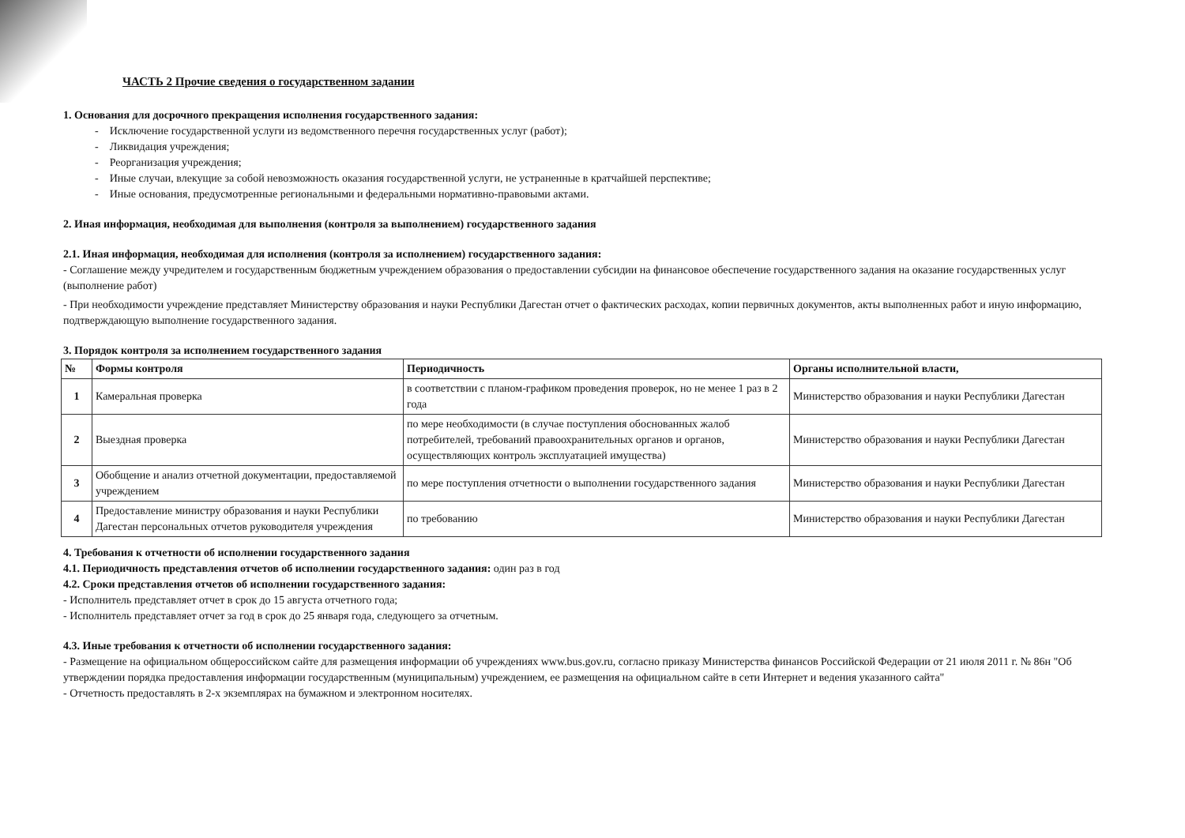ЧАСТЬ 2 Прочие сведения о государственном задании
1. Основания для досрочного прекращения исполнения государственного задания:
- Исключение государственной услуги из ведомственного перечня государственных услуг (работ);
- Ликвидация учреждения;
- Реорганизация учреждения;
- Иные случаи, влекущие за собой невозможность оказания государственной услуги, не устраненные в кратчайшей перспективе;
- Иные основания, предусмотренные региональными и федеральными нормативно-правовыми актами.
2. Иная информация, необходимая для выполнения (контроля за выполнением) государственного задания
2.1. Иная информация, необходимая для исполнения (контроля за исполнением) государственного задания:
- Соглашение между учредителем и государственным бюджетным учреждением образования о предоставлении субсидии на финансовое обеспечение государственного задания на оказание государственных услуг (выполнение работ)
- При необходимости учреждение представляет Министерству образования и науки Республики Дагестан отчет о фактических расходах, копии первичных документов, акты выполненных работ и иную информацию, подтверждающую выполнение государственного задания.
3. Порядок контроля за исполнением государственного задания
| № | Формы контроля | Периодичность | Органы исполнительной власти, |
| --- | --- | --- | --- |
| 1 | Камеральная проверка | в соответствии с планом-графиком проведения проверок, но не менее 1 раз в 2 года | Министерство образования и науки Республики Дагестан |
| 2 | Выездная проверка | по мере необходимости (в случае поступления обоснованных жалоб потребителей, требований правоохранительных органов и органов, осуществляющих контроль эксплуатацией имущества) | Министерство образования и науки Республики Дагестан |
| 3 | Обобщение и анализ отчетной документации, предоставляемой учреждением | по мере поступления отчетности о выполнении государственного задания | Министерство образования и науки Республики Дагестан |
| 4 | Предоставление министру образования и науки Республики Дагестан персональных отчетов руководителя учреждения | по требованию | Министерство образования и науки Республики Дагестан |
4. Требования к отчетности об исполнении государственного задания
4.1. Периодичность представления отчетов об исполнении государственного задания: один раз в год
4.2. Сроки представления отчетов об исполнении государственного задания:
- Исполнитель представляет отчет в срок до 15 августа отчетного года;
- Исполнитель представляет отчет за год в срок до 25 января года, следующего за отчетным.
4.3. Иные требования к отчетности об исполнении государственного задания:
- Размещение на официальном общероссийском сайте для размещения информации об учреждениях www.bus.gov.ru, согласно приказу Министерства финансов Российской Федерации от 21 июля 2011 г. № 86н "Об утверждении порядка предоставления информации государственным (муниципальным) учреждением, ее размещения на официальном сайте в сети Интернет и ведения указанного сайта"
- Отчетность предоставлять в 2-х экземплярах на бумажном и электронном носителях.